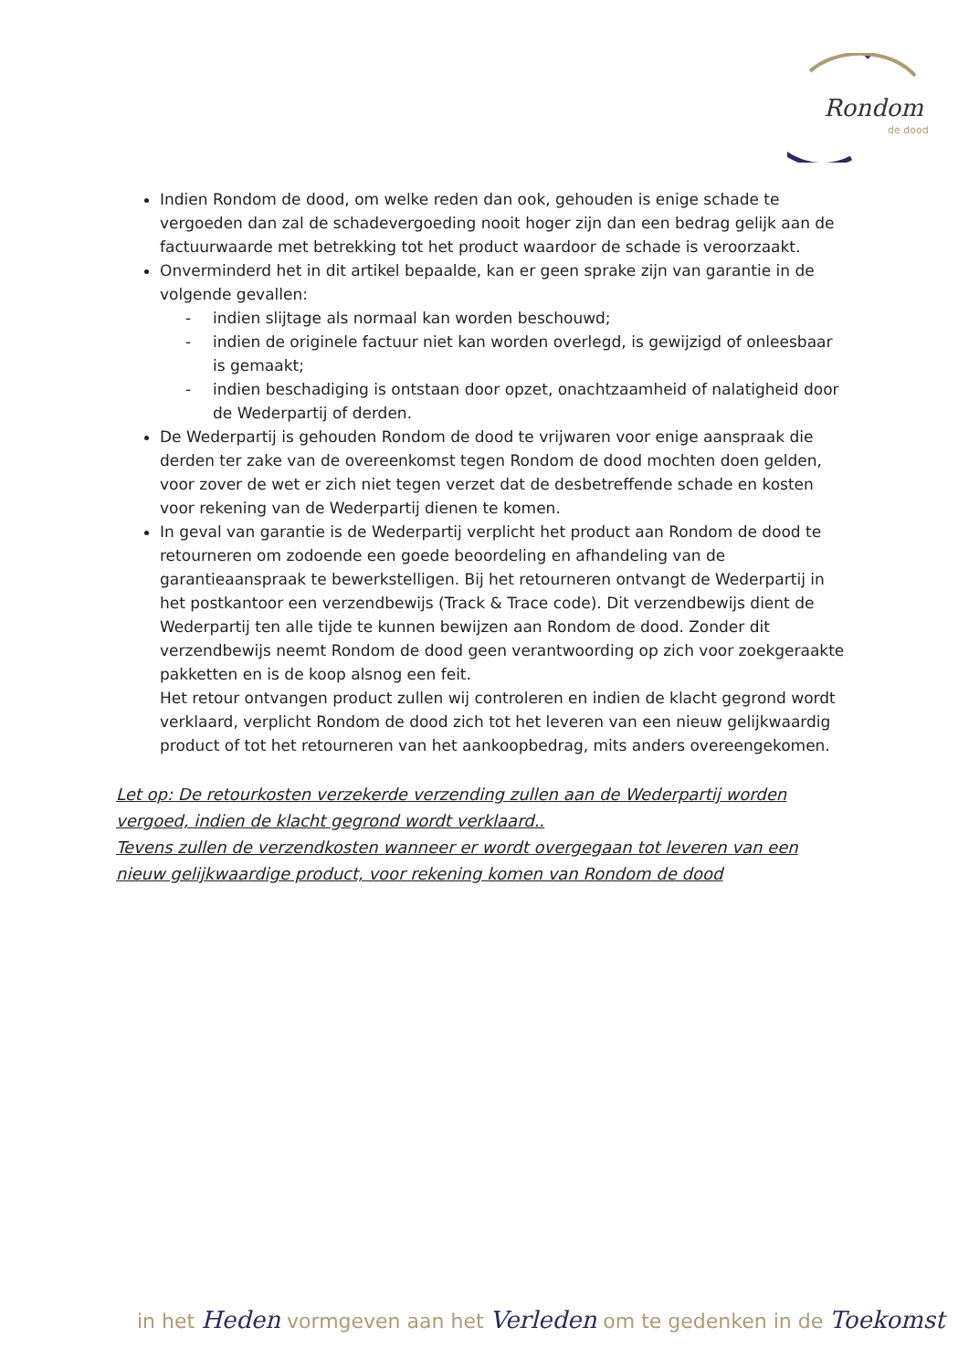Rondom
de dood
Indien Rondom de dood, om welke reden dan ook, gehouden is enige schade te vergoeden dan zal de schadevergoeding nooit hoger zijn dan een bedrag gelijk aan de factuurwaarde met betrekking tot het product waardoor de schade is veroorzaakt.
Onverminderd het in dit artikel bepaalde, kan er geen sprake zijn van garantie in de volgende gevallen:
- indien slijtage als normaal kan worden beschouwd;
- indien de originele factuur niet kan worden overlegd, is gewijzigd of onleesbaar is gemaakt;
- indien beschadiging is ontstaan door opzet, onachtzaamheid of nalatigheid door de Wederpartij of derden.
De Wederpartij is gehouden Rondom de dood te vrijwaren voor enige aanspraak die derden ter zake van de overeenkomst tegen Rondom de dood mochten doen gelden, voor zover de wet er zich niet tegen verzet dat de desbetreffende schade en kosten voor rekening van de Wederpartij dienen te komen.
In geval van garantie is de Wederpartij verplicht het product aan Rondom de dood te retourneren om zodoende een goede beoordeling en afhandeling van de garantieaanspraak te bewerkstelligen. Bij het retourneren ontvangt de Wederpartij in het postkantoor een verzendbewijs (Track & Trace code). Dit verzendbewijs dient de Wederpartij ten alle tijde te kunnen bewijzen aan Rondom de dood. Zonder dit verzendbewijs neemt Rondom de dood geen verantwoording op zich voor zoekgeraakte pakketten en is de koop alsnog een feit.
Het retour ontvangen product zullen wij controleren en indien de klacht gegrond wordt verklaard, verplicht Rondom de dood zich tot het leveren van een nieuw gelijkwaardig product of tot het retourneren van het aankoopbedrag, mits anders overeengekomen.
Let op: De retourkosten verzekerde verzending zullen aan de Wederpartij worden vergoed, indien de klacht gegrond wordt verklaard..
Tevens zullen de verzendkosten wanneer er wordt overgegaan tot leveren van een nieuw gelijkwaardige product, voor rekening komen van Rondom de dood
in het Heden vormgeven aan het Verleden om te gedenken in de Toekomst